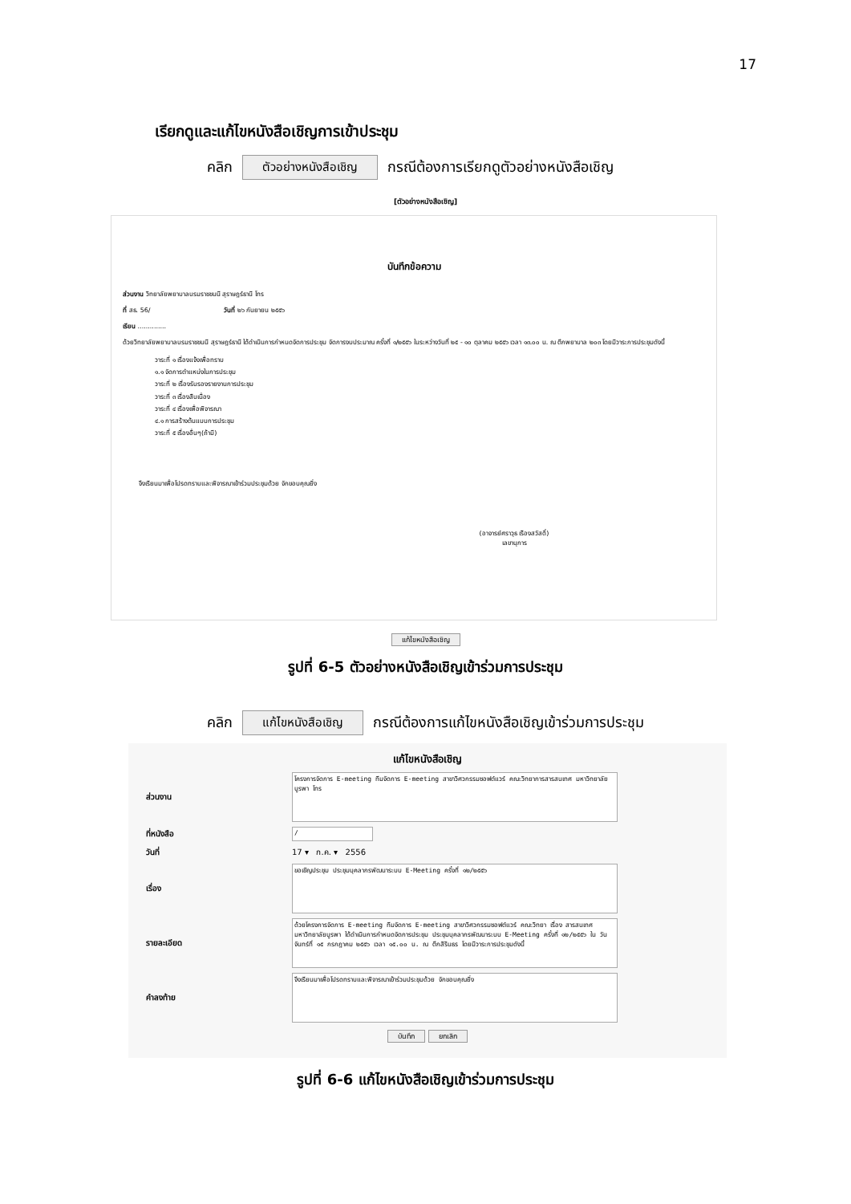17
เรียกดูและแก้ไขหนังสือเชิญการเข้าประชุม
คลิก ตัวอย่างหนังสือเชิญ กรณีต้องการเรียกดูตัวอย่างหนังสือเชิญ
[ตัวอย่างหนังสือเชิญ]
บันทึกข้อความ
ส่วนงาน วิทยาลัยพยาบาลบรมราชชนนี สุราษฎร์ธานี โทร
ที่ สธ. 56/ วันที่ ๒๖ กันยายน ๒๕๕๖
เรียน ..............
ด้วยวิทยาลัยพยาบาลบรมราชชนนี สุราษฎร์ธานี ได้ดำเนินการกำหนดจัดการประชุม จัดการงบประมาณ ครั้งที่ ๑/๒๕๕๖ ในระหว่างวันที่ ๒๕ - ๑๐ ตุลาคม ๒๕๕๖ เวลา ๑๓.๐๐ น. ณ ตึกพยาบาล ๒๐๓ โดยมีวาระการประชุมดังนี้
วาระที่ ๑ เรื่องแจ้งเพื่อทราบ
๑.๑ จัดการตำแหน่งในการประชุม
วาระที่ ๒ เรื่องรับรองรายงานการประชุม
วาระที่ ๓ เรื่องสืบเนื่อง
วาระที่ ๔ เรื่องเพื่อพิจารณา
๔.๑ การสร้างต้นแบบการประชุม
วาระที่ ๕ เรื่องอื่นๆ(ถ้ามี)
จึงเรียนมาเพื่อโปรดทราบและพิจารณาเข้าร่วมประชุมด้วย จักขอบคุณยิ่ง
(อาจารย์ศราวุธ เรืองสวัสดิ์)
เลขานุการ
แก้ไขหนังสือเชิญ
รูปที่ 6-5 ตัวอย่างหนังสือเชิญเข้าร่วมการประชุม
คลิก แก้ไขหนังสือเชิญ กรณีต้องการแก้ไขหนังสือเชิญเข้าร่วมการประชุม
แก้ไขหนังสือเชิญ
ส่วนงาน
โครงการจัดการ E-meeting ทีมจัดการ E-meeting สาขาวิศวกรรมซอฟต์แวร์ คณะวิทยาการสารสนเทศ มหาวิทยาลัยบูรพา โทร
ที่หนังสือ
/
วันที่ 17 ▾ ก.ค. ▾ 2556
เรื่อง
ขอเชิญประชุม ประชุมบุคลากรพัฒนาระบบ E-Meeting ครั้งที่ ๑๒/๒๕๕๖
รายละเอียด
ด้วยโครงการจัดการ E-meeting ทีมจัดการ E-meeting สาขาวิศวกรรมซอฟต์แวร์ คณะวิทยา เรื่อง สารสนเทศ มหาวิทยาลัยบูรพา ได้ดำเนินการกำหนดจัดการประชุม ประชุมบุคลากรพัฒนาระบบ E-Meeting ครั้งที่ ๑๒/๒๕๕๖ ใน วันจันทร์ที่ ๑๕ กรกฎาคม ๒๕๕๖ เวลา ๑๕.๐๐ น. ณ ตึกสิรินธร โดยมีวาระการประชุมดังนี้
คำลงท้าย
จึงเรียนมาเพื่อโปรดทราบและพิจารณาเข้าร่วมประชุมด้วย จักขอบคุณยิ่ง
บันทึก ยกเลิก
รูปที่ 6-6 แก้ไขหนังสือเชิญเข้าร่วมการประชุม